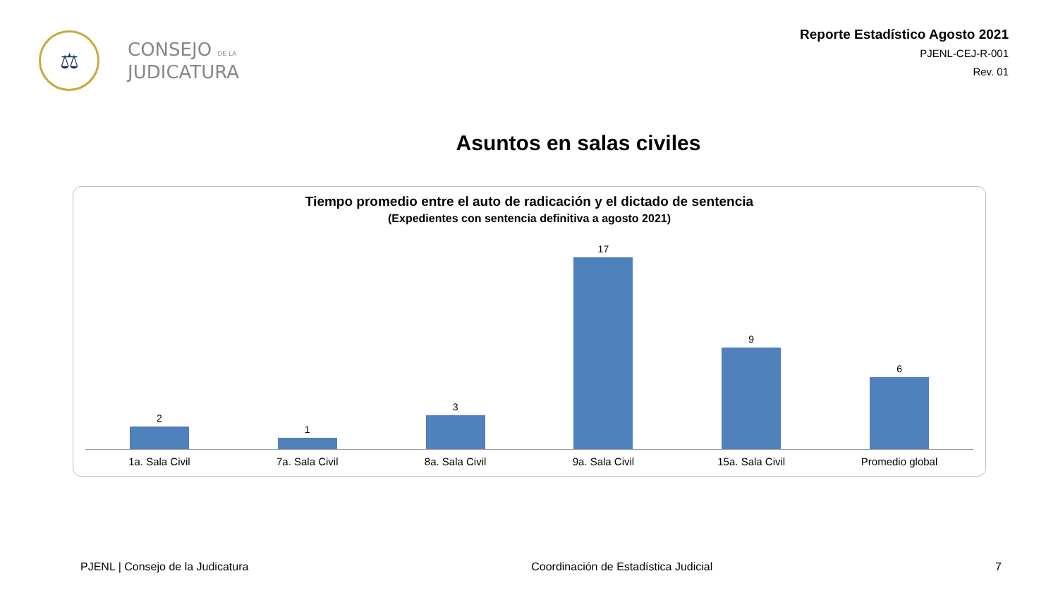⚖
CONSEJO DE LA
JUDICATURA
Reporte Estadístico Agosto 2021
PJENL-CEJ-R-001
Rev. 01
Asuntos en salas civiles
Tiempo promedio entre el auto de radicación y el dictado de sentencia
(Expedientes con sentencia definitiva a agosto 2021)
2 1 3 17 9 6
1a. Sala Civil 7a. Sala Civil 8a. Sala Civil 9a. Sala Civil 15a. Sala Civil Promedio global
PJENL | Consejo de la Judicatura Coordinación de Estadística Judicial 7